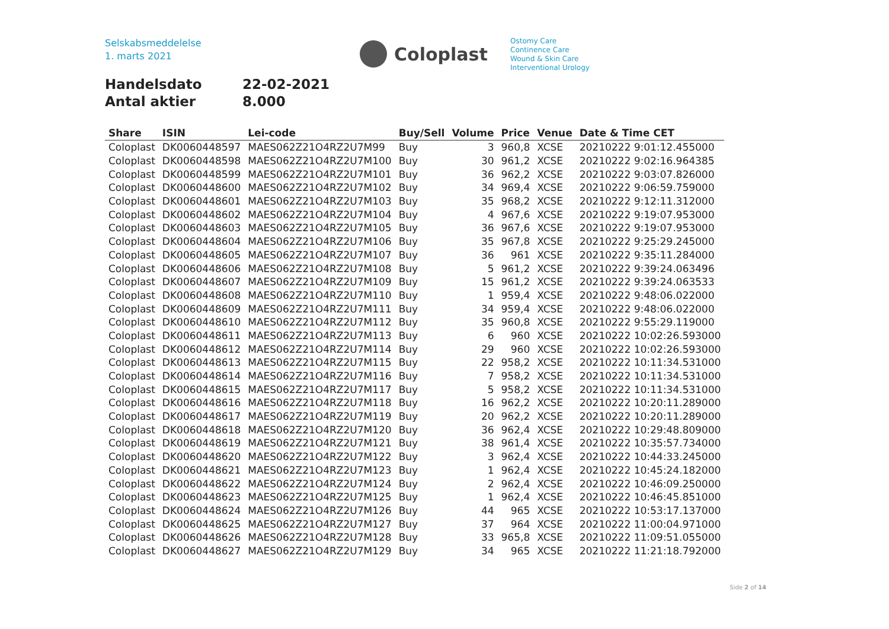Selskabsmeddelelse
1. marts 2021
Coloplast
Ostomy Care
Continence Care
Wound & Skin Care
Interventional Urology
Handelsdato 22-02-2021
Antal aktier 8.000
| Share | ISIN | Lei-code | Buy/Sell | Volume | Price | Venue | Date & Time CET |
| --- | --- | --- | --- | --- | --- | --- | --- |
| Coloplast | DK0060448597 | MAES062Z21O4RZ2U7M99 | Buy | 3 | 960,8 | XCSE | 20210222 9:01:12.455000 |
| Coloplast | DK0060448598 | MAES062Z21O4RZ2U7M100 | Buy | 30 | 961,2 | XCSE | 20210222 9:02:16.964385 |
| Coloplast | DK0060448599 | MAES062Z21O4RZ2U7M101 | Buy | 36 | 962,2 | XCSE | 20210222 9:03:07.826000 |
| Coloplast | DK0060448600 | MAES062Z21O4RZ2U7M102 | Buy | 34 | 969,4 | XCSE | 20210222 9:06:59.759000 |
| Coloplast | DK0060448601 | MAES062Z21O4RZ2U7M103 | Buy | 35 | 968,2 | XCSE | 20210222 9:12:11.312000 |
| Coloplast | DK0060448602 | MAES062Z21O4RZ2U7M104 | Buy | 4 | 967,6 | XCSE | 20210222 9:19:07.953000 |
| Coloplast | DK0060448603 | MAES062Z21O4RZ2U7M105 | Buy | 36 | 967,6 | XCSE | 20210222 9:19:07.953000 |
| Coloplast | DK0060448604 | MAES062Z21O4RZ2U7M106 | Buy | 35 | 967,8 | XCSE | 20210222 9:25:29.245000 |
| Coloplast | DK0060448605 | MAES062Z21O4RZ2U7M107 | Buy | 36 | 961 | XCSE | 20210222 9:35:11.284000 |
| Coloplast | DK0060448606 | MAES062Z21O4RZ2U7M108 | Buy | 5 | 961,2 | XCSE | 20210222 9:39:24.063496 |
| Coloplast | DK0060448607 | MAES062Z21O4RZ2U7M109 | Buy | 15 | 961,2 | XCSE | 20210222 9:39:24.063533 |
| Coloplast | DK0060448608 | MAES062Z21O4RZ2U7M110 | Buy | 1 | 959,4 | XCSE | 20210222 9:48:06.022000 |
| Coloplast | DK0060448609 | MAES062Z21O4RZ2U7M111 | Buy | 34 | 959,4 | XCSE | 20210222 9:48:06.022000 |
| Coloplast | DK0060448610 | MAES062Z21O4RZ2U7M112 | Buy | 35 | 960,8 | XCSE | 20210222 9:55:29.119000 |
| Coloplast | DK0060448611 | MAES062Z21O4RZ2U7M113 | Buy | 6 | 960 | XCSE | 20210222 10:02:26.593000 |
| Coloplast | DK0060448612 | MAES062Z21O4RZ2U7M114 | Buy | 29 | 960 | XCSE | 20210222 10:02:26.593000 |
| Coloplast | DK0060448613 | MAES062Z21O4RZ2U7M115 | Buy | 22 | 958,2 | XCSE | 20210222 10:11:34.531000 |
| Coloplast | DK0060448614 | MAES062Z21O4RZ2U7M116 | Buy | 7 | 958,2 | XCSE | 20210222 10:11:34.531000 |
| Coloplast | DK0060448615 | MAES062Z21O4RZ2U7M117 | Buy | 5 | 958,2 | XCSE | 20210222 10:11:34.531000 |
| Coloplast | DK0060448616 | MAES062Z21O4RZ2U7M118 | Buy | 16 | 962,2 | XCSE | 20210222 10:20:11.289000 |
| Coloplast | DK0060448617 | MAES062Z21O4RZ2U7M119 | Buy | 20 | 962,2 | XCSE | 20210222 10:20:11.289000 |
| Coloplast | DK0060448618 | MAES062Z21O4RZ2U7M120 | Buy | 36 | 962,4 | XCSE | 20210222 10:29:48.809000 |
| Coloplast | DK0060448619 | MAES062Z21O4RZ2U7M121 | Buy | 38 | 961,4 | XCSE | 20210222 10:35:57.734000 |
| Coloplast | DK0060448620 | MAES062Z21O4RZ2U7M122 | Buy | 3 | 962,4 | XCSE | 20210222 10:44:33.245000 |
| Coloplast | DK0060448621 | MAES062Z21O4RZ2U7M123 | Buy | 1 | 962,4 | XCSE | 20210222 10:45:24.182000 |
| Coloplast | DK0060448622 | MAES062Z21O4RZ2U7M124 | Buy | 2 | 962,4 | XCSE | 20210222 10:46:09.250000 |
| Coloplast | DK0060448623 | MAES062Z21O4RZ2U7M125 | Buy | 1 | 962,4 | XCSE | 20210222 10:46:45.851000 |
| Coloplast | DK0060448624 | MAES062Z21O4RZ2U7M126 | Buy | 44 | 965 | XCSE | 20210222 10:53:17.137000 |
| Coloplast | DK0060448625 | MAES062Z21O4RZ2U7M127 | Buy | 37 | 964 | XCSE | 20210222 11:00:04.971000 |
| Coloplast | DK0060448626 | MAES062Z21O4RZ2U7M128 | Buy | 33 | 965,8 | XCSE | 20210222 11:09:51.055000 |
| Coloplast | DK0060448627 | MAES062Z21O4RZ2U7M129 | Buy | 34 | 965 | XCSE | 20210222 11:21:18.792000 |
Side 2 of 14